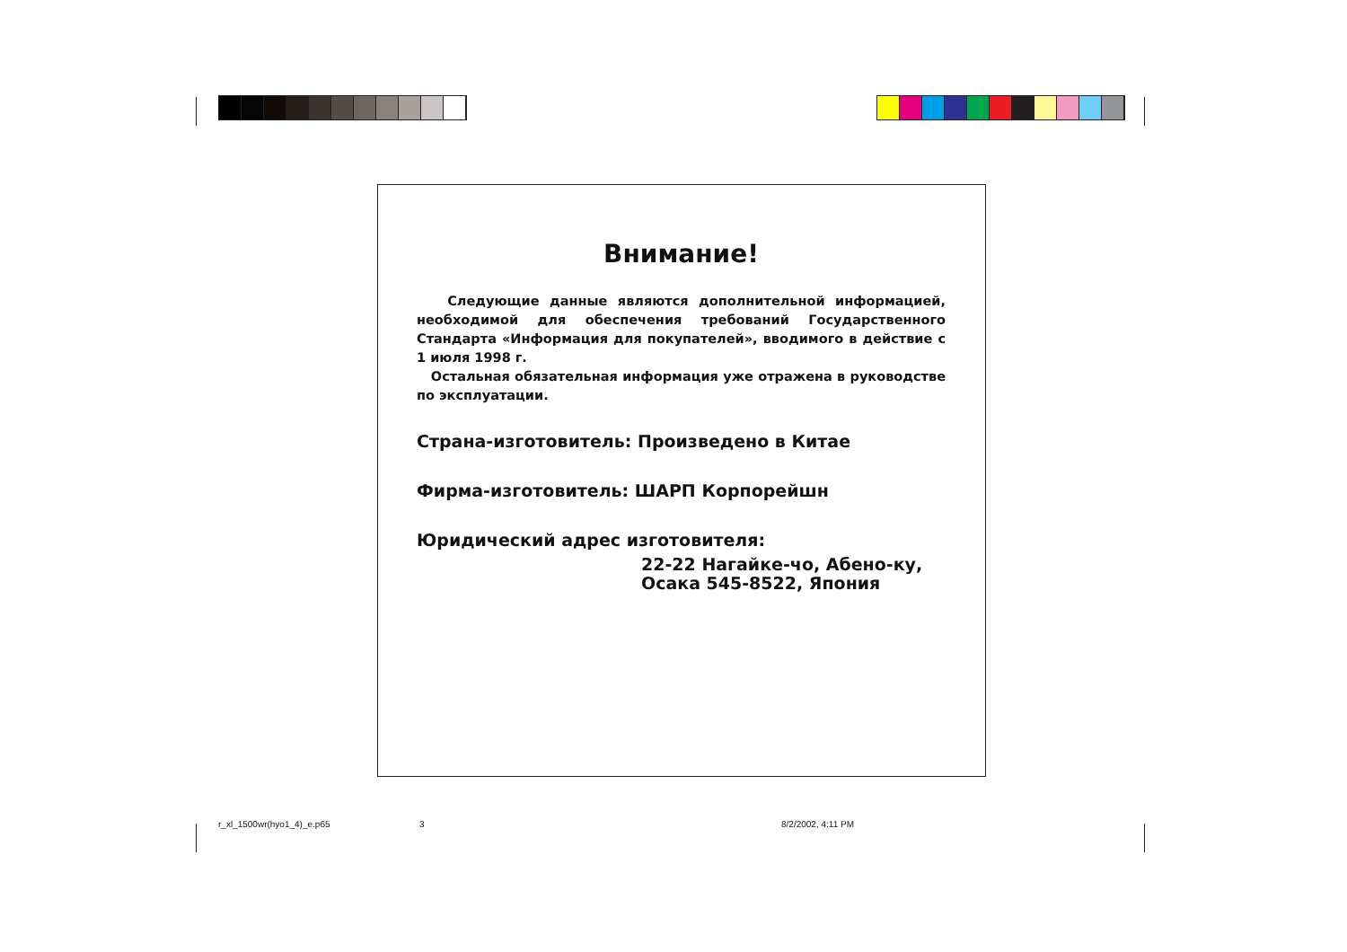Внимание!
Следующие данные являются дополнительной информацией, необходимой для обеспечения требований Государственного Стандарта «Информация для покупателей», вводимого в действие с 1 июля 1998 г.
Остальная обязательная информация уже отражена в руководстве по эксплуатации.
Страна-изготовитель: Произведено в Китае
Фирма-изготовитель: ШАРП Корпорейшн
Юридический адрес изготовителя:
22-22 Нагайке-чо, Абено-ку,
Осака 545-8522, Япония
r_xl_1500wr(hyo1_4)_e.p65 3 8/2/2002, 4:11 PM